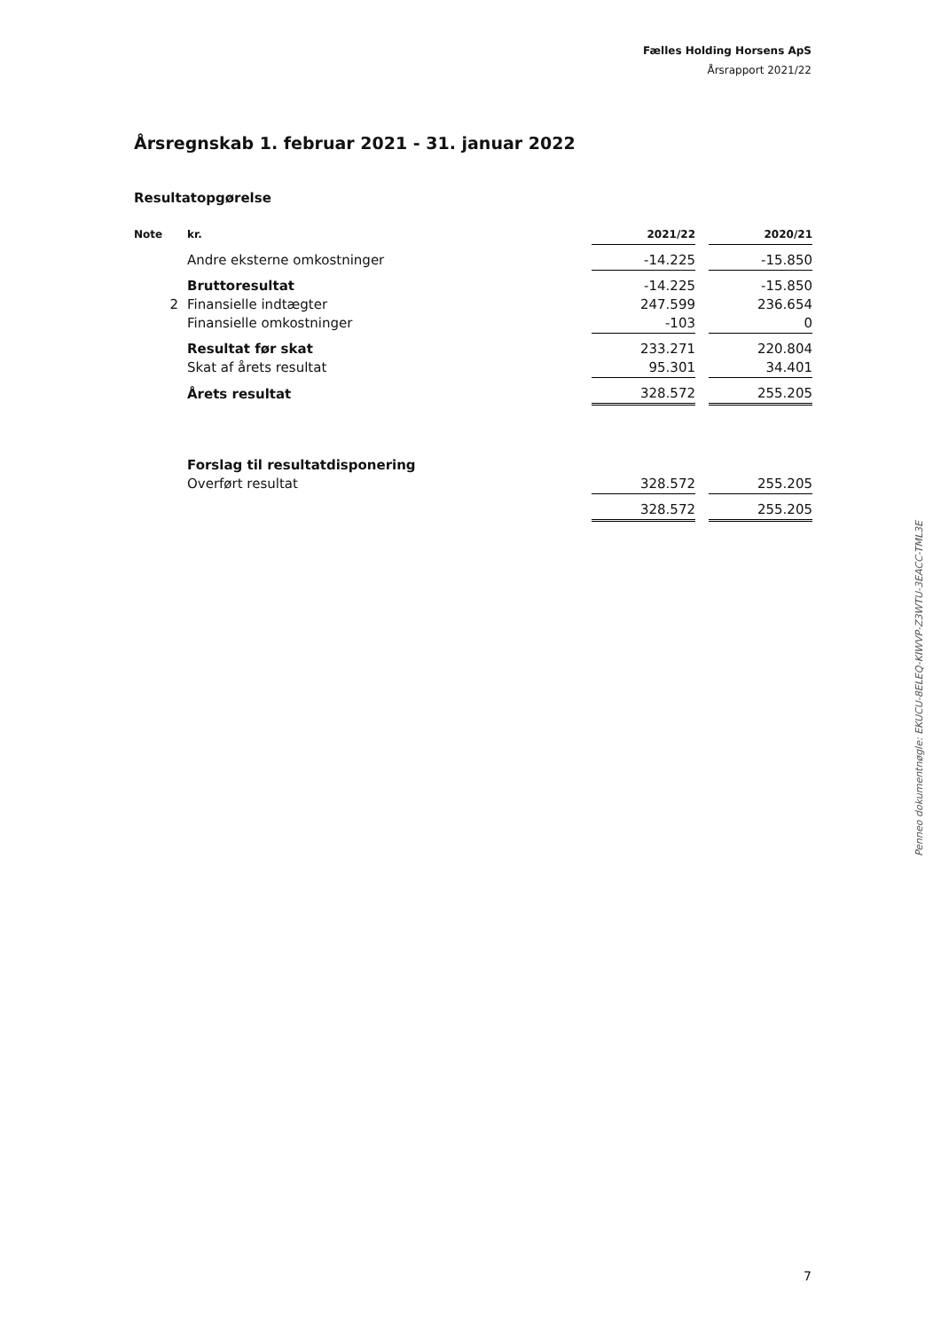Fælles Holding Horsens ApS
Årsrapport 2021/22
Årsregnskab 1. februar 2021 - 31. januar 2022
Resultatopgørelse
| Note | kr. | 2021/22 | | 2020/21 |
| --- | --- | --- | --- | --- |
| | Andre eksterne omkostninger | -14.225 | | -15.850 |
| | Bruttoresultat | -14.225 | | -15.850 |
| 2 | Finansielle indtægter | 247.599 | | 236.654 |
| | Finansielle omkostninger | -103 | | 0 |
| | Resultat før skat | 233.271 | | 220.804 |
| | Skat af årets resultat | 95.301 | | 34.401 |
| | Årets resultat | 328.572 | | 255.205 |
| | Forslag til resultatdisponering | | | |
| | Overført resultat | 328.572 | | 255.205 |
| | | 328.572 | | 255.205 |
Penneo dokumentnøgle: EKUCU-8ELEQ-KIWVP-Z3WTU-3EACC-TML3E
7